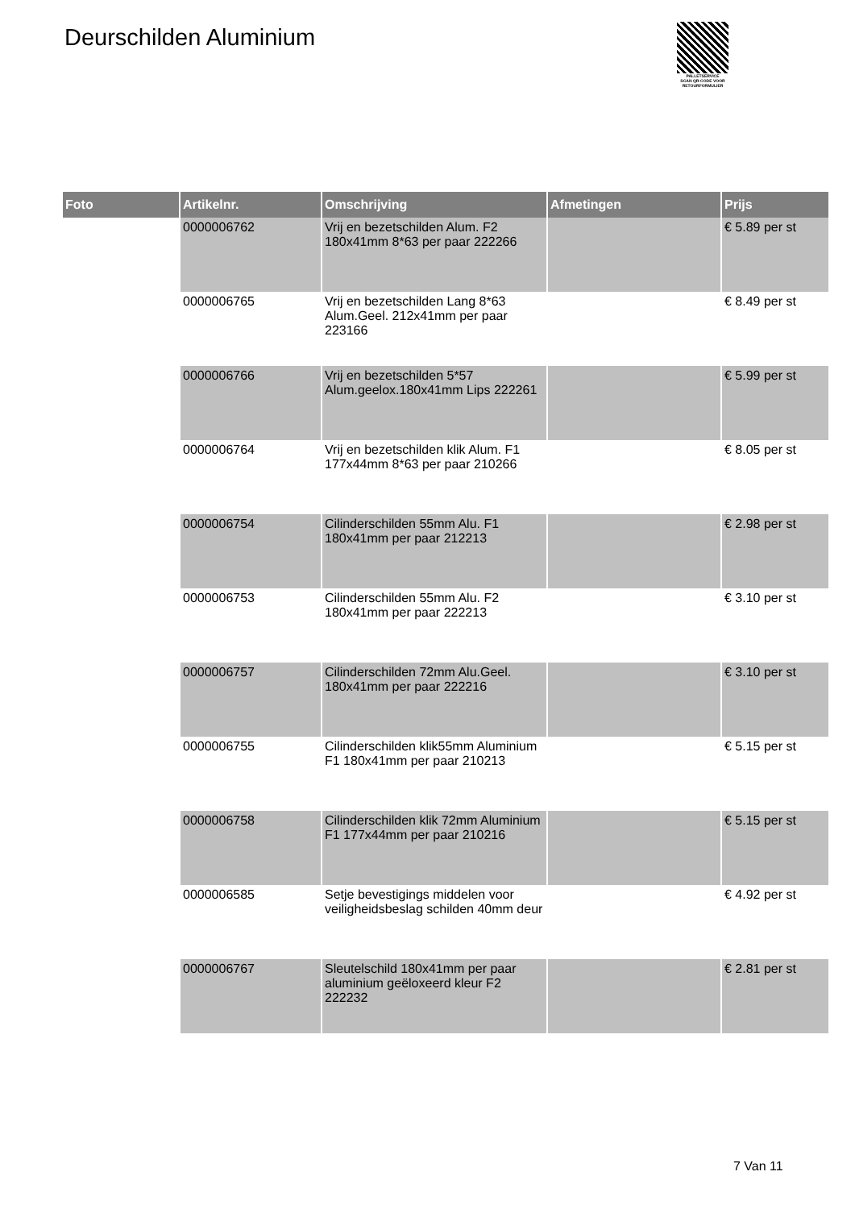Deurschilden Aluminium
PALLETSERVICE
SCAN QR-CODE VOOR RETOURFORMULIER
| Foto | Artikelnr. | Omschrijving | Afmetingen | Prijs |
| --- | --- | --- | --- | --- |
| | 0000006762 | Vrij en bezetschilden Alum. F2 180x41mm 8*63 per paar 222266 | | € 5.89 per st |
| | 0000006765 | Vrij en bezetschilden Lang 8*63 Alum.Geel. 212x41mm per paar 223166 | | € 8.49 per st |
| | 0000006766 | Vrij en bezetschilden 5*57 Alum.geelox.180x41mm Lips 222261 | | € 5.99 per st |
| | 0000006764 | Vrij en bezetschilden klik Alum. F1 177x44mm 8*63 per paar 210266 | | € 8.05 per st |
| | 0000006754 | Cilinderschilden 55mm Alu. F1 180x41mm per paar 212213 | | € 2.98 per st |
| | 0000006753 | Cilinderschilden 55mm Alu. F2 180x41mm per paar 222213 | | € 3.10 per st |
| | 0000006757 | Cilinderschilden 72mm Alu.Geel. 180x41mm per paar 222216 | | € 3.10 per st |
| | 0000006755 | Cilinderschilden klik55mm Aluminium F1 180x41mm per paar 210213 | | € 5.15 per st |
| | 0000006758 | Cilinderschilden klik 72mm Aluminium F1 177x44mm per paar 210216 | | € 5.15 per st |
| | 0000006585 | Setje bevestigings middelen voor veiligheidsbeslag schilden 40mm deur | | € 4.92 per st |
| | 0000006767 | Sleutelschild 180x41mm per paar aluminium geëloxeerd kleur F2 222232 | | € 2.81 per st |
7 Van 11